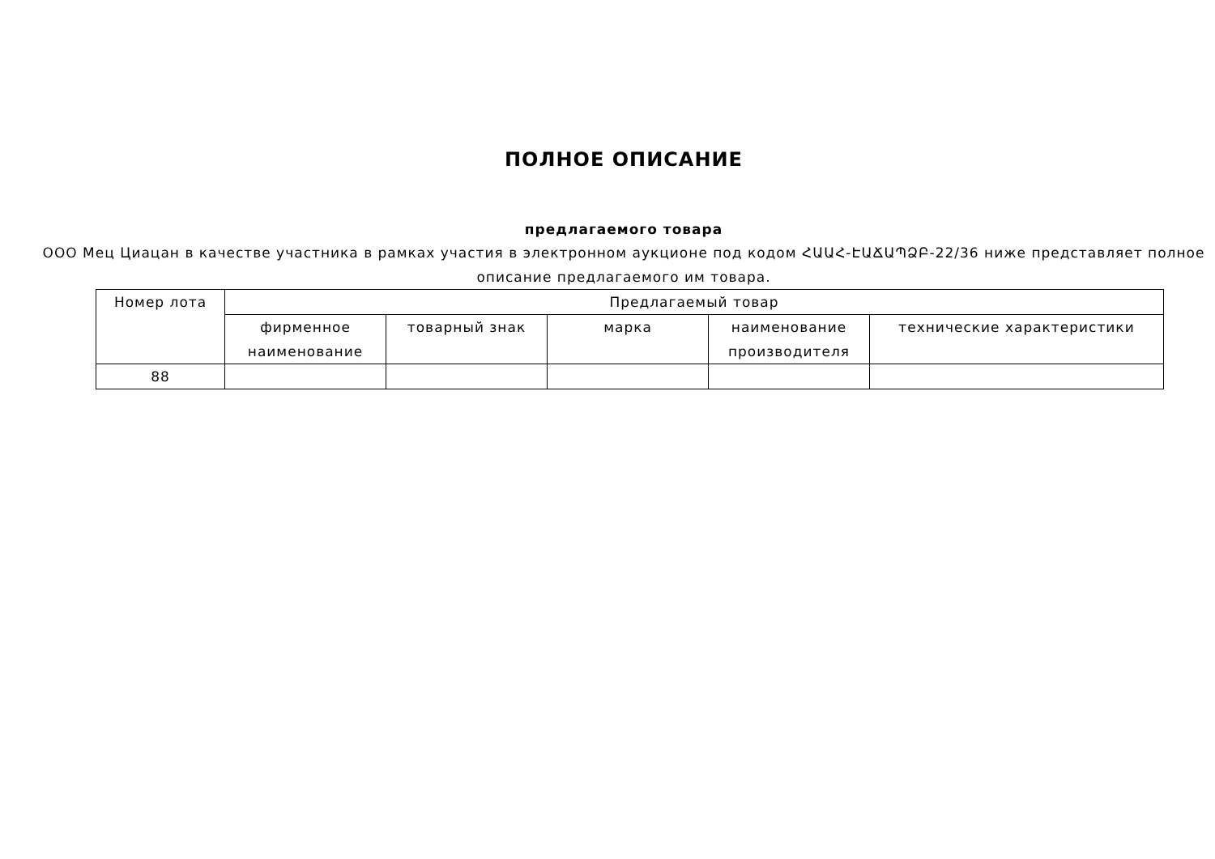ПОЛНОЕ ОПИСАНИЕ
предлагаемого товара
ООО Мец Циацан в качестве участника в рамках участия в электронном аукционе под кодом ՀԱԱՀ-ԷԱՃԱՊՁԲ-22/36 ниже представляет полное описание предлагаемого им товара.
| Номер лота | Предлагаемый товар | | | | |
| --- | --- | --- | --- | --- | --- |
| | фирменное наименование | товарный знак | марка | наименование производителя | технические характеристики |
| 88 | | | | | |